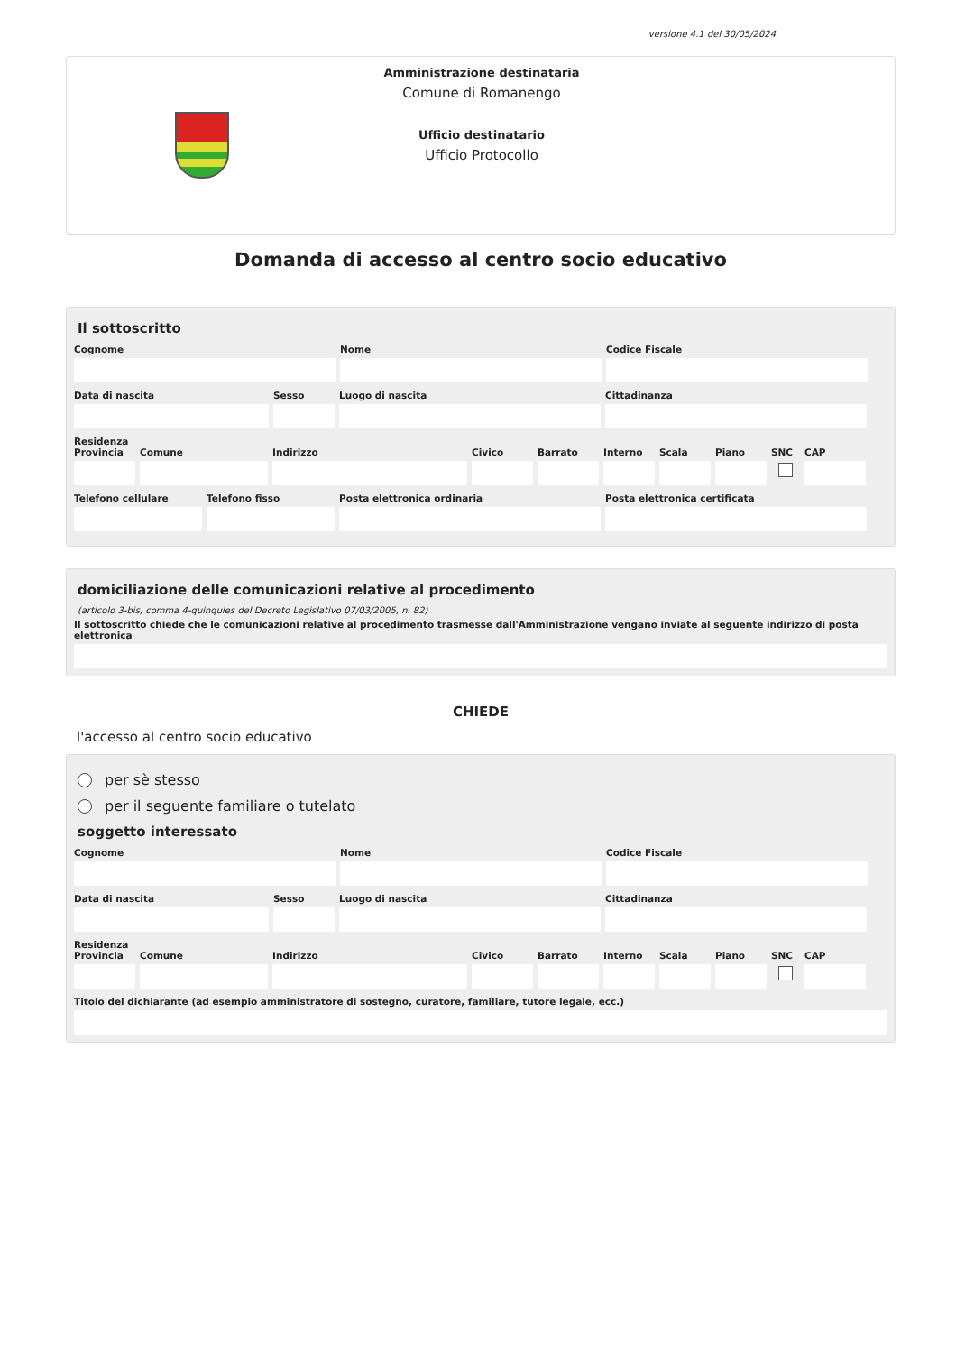versione 4.1 del 30/05/2024
Amministrazione destinataria
Comune di Romanengo
Ufficio destinatario
Ufficio Protocollo
Domanda di accesso al centro socio educativo
Il sottoscritto
Cognome Nome Codice Fiscale
Data di nascita Sesso Luogo di nascita Cittadinanza
Residenza
Provincia Comune Indirizzo Civico Barrato Interno Scala Piano SNC CAP
Telefono cellulare Telefono fisso Posta elettronica ordinaria Posta elettronica certificata
domiciliazione delle comunicazioni relative al procedimento
(articolo 3-bis, comma 4-quinquies del Decreto Legislativo 07/03/2005, n. 82)
Il sottoscritto chiede che le comunicazioni relative al procedimento trasmesse dall'Amministrazione vengano inviate al seguente indirizzo di posta elettronica
CHIEDE
l'accesso al centro socio educativo
per sè stesso
per il seguente familiare o tutelato
soggetto interessato
Cognome Nome Codice Fiscale
Data di nascita Sesso Luogo di nascita Cittadinanza
Residenza
Provincia Comune Indirizzo Civico Barrato Interno Scala Piano SNC CAP
Titolo del dichiarante (ad esempio amministratore di sostegno, curatore, familiare, tutore legale, ecc.)